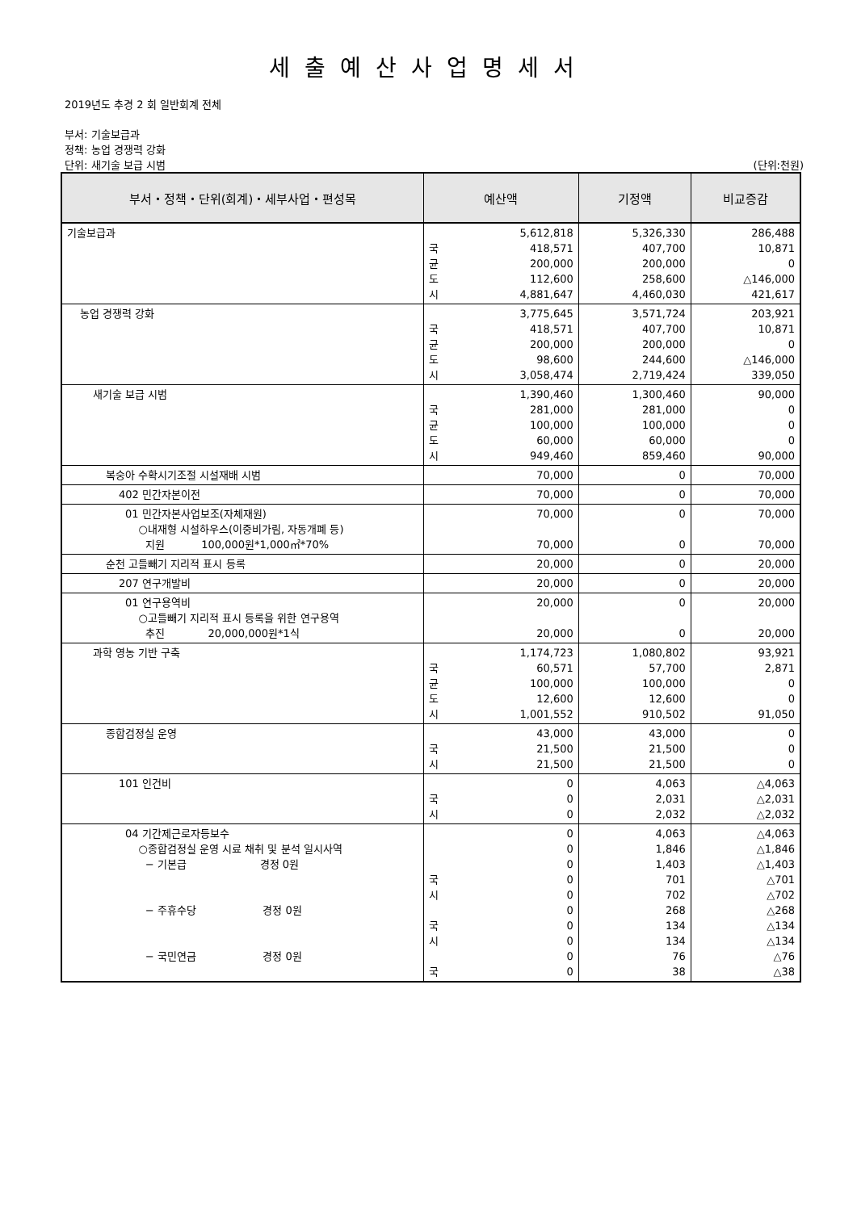세출예산사업명세서
2019년도 추경 2 회 일반회계 전체
부서: 기술보급과
정책: 농업 경쟁력 강화
단위: 새기술 보급 시범 (단위:천원)
| 부서・정책・단위(회계)・세부사업・편성목 | 예산액 | 기정액 | 비교증감 |
| --- | --- | --- | --- |
| 기술보급과 | 5,612,818 국 418,571 균 200,000 도 112,600 시 4,881,647 | 5,326,330 407,700 200,000 258,600 4,460,030 | 286,488 10,871 0 △146,000 421,617 |
| 농업 경쟁력 강화 | 3,775,645 국 418,571 균 200,000 도 98,600 시 3,058,474 | 3,571,724 407,700 200,000 244,600 2,719,424 | 203,921 10,871 0 △146,000 339,050 |
| 새기술 보급 시범 | 1,390,460 국 281,000 균 100,000 도 60,000 시 949,460 | 1,300,460 281,000 100,000 60,000 859,460 | 90,000 0 0 0 90,000 |
| 복숭아 수확시기조절 시설재배 시범 | 70,000 | 0 | 70,000 |
| 402 민간자본이전 | 70,000 | 0 | 70,000 |
| 01 민간자본사업보조(자체재원) ○내재형 시설하우스(이중비가림, 자동개폐 등) 지원 100,000원*1,000㎡*70% | 70,000 70,000 | 0 0 | 70,000 70,000 |
| 순천 고들빼기 지리적 표시 등록 | 20,000 | 0 | 20,000 |
| 207 연구개발비 | 20,000 | 0 | 20,000 |
| 01 연구용역비 ○고들빼기 지리적 표시 등록을 위한 연구용역 추진 20,000,000원*1식 | 20,000 20,000 | 0 0 | 20,000 20,000 |
| 과학 영농 기반 구축 | 1,174,723 국 60,571 균 100,000 도 12,600 시 1,001,552 | 1,080,802 57,700 100,000 12,600 910,502 | 93,921 2,871 0 0 91,050 |
| 종합검정실 운영 | 43,000 국 21,500 시 21,500 | 43,000 21,500 21,500 | 0 0 0 |
| 101 인건비 | 0 국 0 시 0 | 4,063 2,031 2,032 | △4,063 △2,031 △2,032 |
| 04 기간제근로자등보수 ○종합검정실 운영 시료 채취 및 분석 일시사역 − 기본급 경정 0원 − 주휴수당 경정 0원 − 국민연금 경정 0원 | 0 0 0 국 0 시 0 0 국 0 시 0 0 국 0 | 4,063 1,846 1,403 701 702 268 134 134 76 38 | △4,063 △1,846 △1,403 △701 △702 △268 △134 △134 △76 △38 |